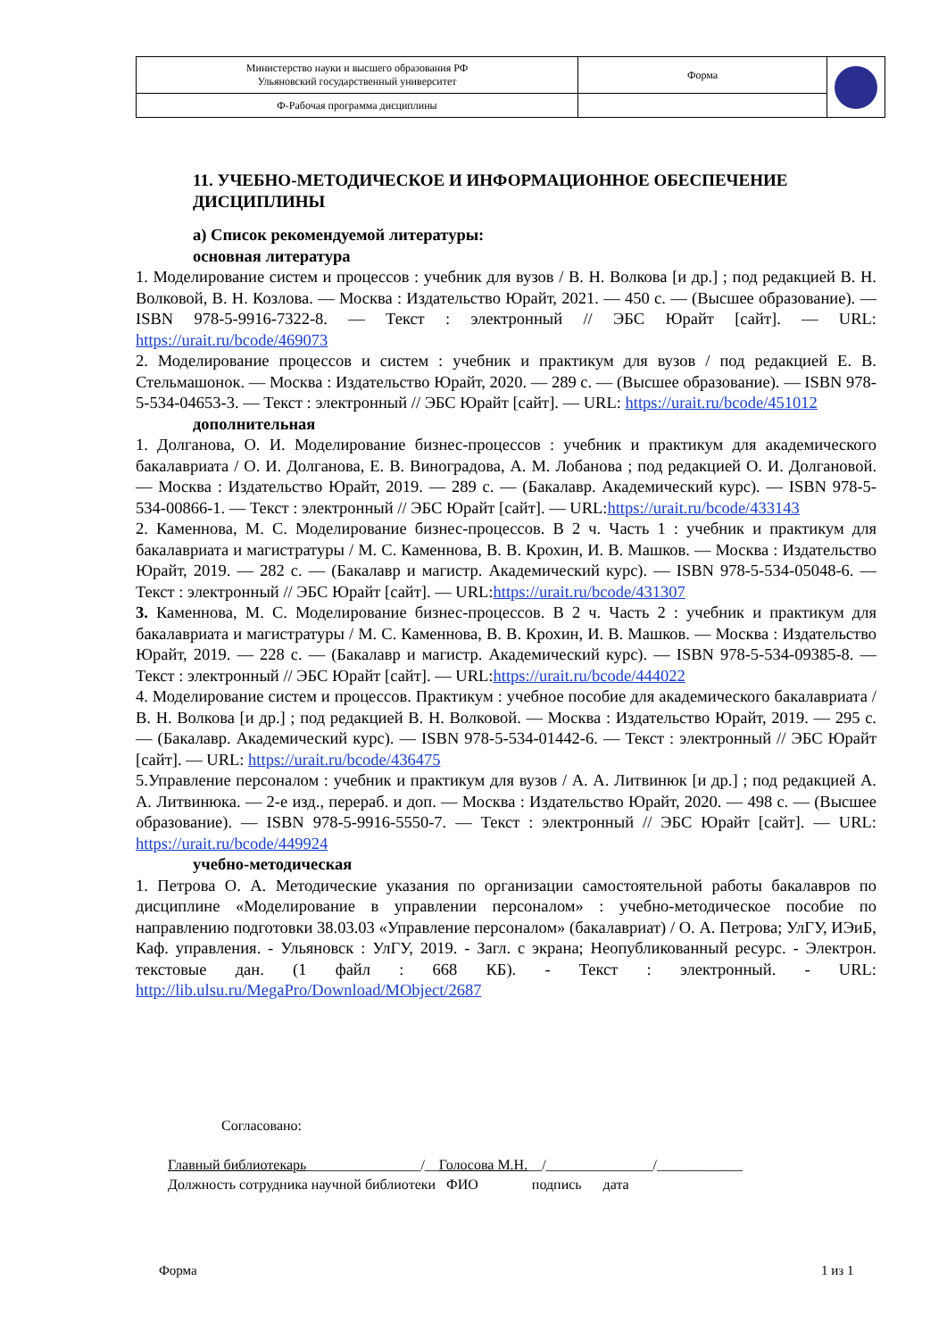| Министерство науки и высшего образования РФ Ульяновский государственный университет | Форма | |
| Ф-Рабочая программа дисциплины | | |
11. УЧЕБНО-МЕТОДИЧЕСКОЕ И ИНФОРМАЦИОННОЕ ОБЕСПЕЧЕНИЕ ДИСЦИПЛИНЫ
а) Список рекомендуемой литературы:
основная литература
1. Моделирование систем и процессов : учебник для вузов / В. Н. Волкова [и др.] ; под редакцией В. Н. Волковой, В. Н. Козлова. — Москва : Издательство Юрайт, 2021. — 450 с. — (Высшее образование). — ISBN 978-5-9916-7322-8. — Текст : электронный // ЭБС Юрайт [сайт]. — URL: https://urait.ru/bcode/469073
2. Моделирование процессов и систем : учебник и практикум для вузов / под редакцией Е. В. Стельмашонок. — Москва : Издательство Юрайт, 2020. — 289 с. — (Высшее образование). — ISBN 978-5-534-04653-3. — Текст : электронный // ЭБС Юрайт [сайт]. — URL: https://urait.ru/bcode/451012
дополнительная
1. Долганова, О. И. Моделирование бизнес-процессов : учебник и практикум для академического бакалавриата / О. И. Долганова, Е. В. Виноградова, А. М. Лобанова ; под редакцией О. И. Долгановой. — Москва : Издательство Юрайт, 2019. — 289 с. — (Бакалавр. Академический курс). — ISBN 978-5-534-00866-1. — Текст : электронный // ЭБС Юрайт [сайт]. — URL:https://urait.ru/bcode/433143
2. Каменнова, М. С. Моделирование бизнес-процессов. В 2 ч. Часть 1 : учебник и практикум для бакалавриата и магистратуры / М. С. Каменнова, В. В. Крохин, И. В. Машков. — Москва : Издательство Юрайт, 2019. — 282 с. — (Бакалавр и магистр. Академический курс). — ISBN 978-5-534-05048-6. — Текст : электронный // ЭБС Юрайт [сайт]. — URL:https://urait.ru/bcode/431307
3. Каменнова, М. С. Моделирование бизнес-процессов. В 2 ч. Часть 2 : учебник и практикум для бакалавриата и магистратуры / М. С. Каменнова, В. В. Крохин, И. В. Машков. — Москва : Издательство Юрайт, 2019. — 228 с. — (Бакалавр и магистр. Академический курс). — ISBN 978-5-534-09385-8. — Текст : электронный // ЭБС Юрайт [сайт]. — URL:https://urait.ru/bcode/444022
4. Моделирование систем и процессов. Практикум : учебное пособие для академического бакалавриата / В. Н. Волкова [и др.] ; под редакцией В. Н. Волковой. — Москва : Издательство Юрайт, 2019. — 295 с. — (Бакалавр. Академический курс). — ISBN 978-5-534-01442-6. — Текст : электронный // ЭБС Юрайт [сайт]. — URL: https://urait.ru/bcode/436475
5.Управление персоналом : учебник и практикум для вузов / А. А. Литвинюк [и др.] ; под редакцией А. А. Литвинюка. — 2-е изд., перераб. и доп. — Москва : Издательство Юрайт, 2020. — 498 с. — (Высшее образование). — ISBN 978-5-9916-5550-7. — Текст : электронный // ЭБС Юрайт [сайт]. — URL: https://urait.ru/bcode/449924
учебно-методическая
1. Петрова О. А. Методические указания по организации самостоятельной работы бакалавров по дисциплине «Моделирование в управлении персоналом» : учебно-методическое пособие по направлению подготовки 38.03.03 «Управление персоналом» (бакалавриат) / О. А. Петрова; УлГУ, ИЭиБ, Каф. управления. - Ульяновск : УлГУ, 2019. - Загл. с экрана; Неопубликованный ресурс. - Электрон. текстовые дан. (1 файл : 668 КБ). - Текст : электронный. - URL: http://lib.ulsu.ru/MegaPro/Download/MObject/2687
Согласовано:
Главный библиотекарь________________/__Голосова М.Н.__/_______________/____________
Должность сотрудника научной библиотеки ФИО подпись дата
Форма 1 из 1